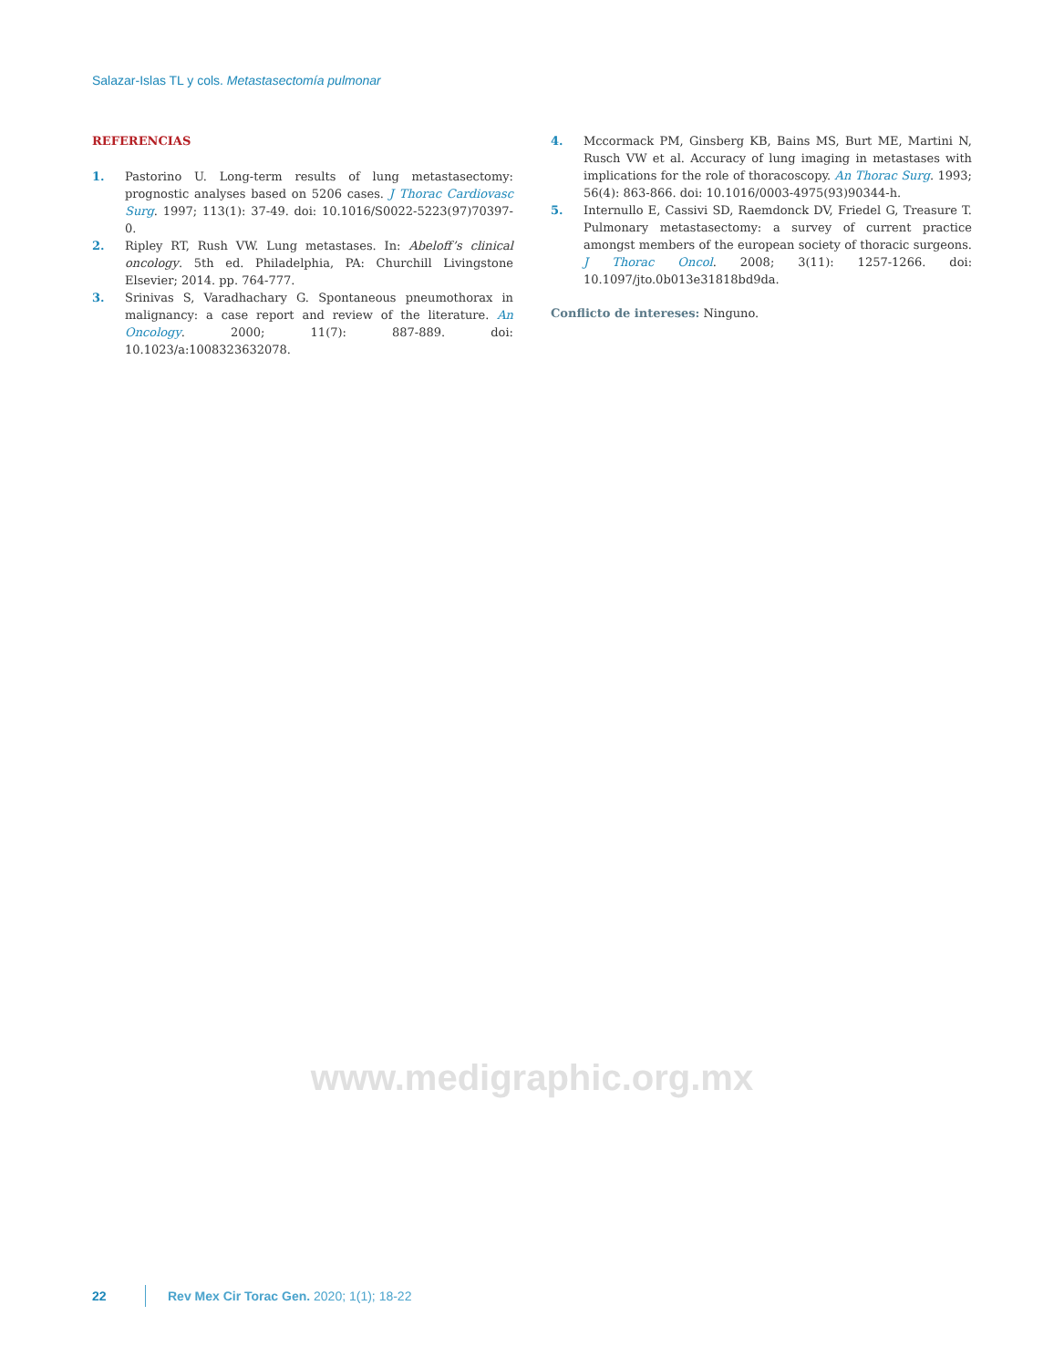Salazar-Islas TL y cols. Metastasectomía pulmonar
REFERENCIAS
1. Pastorino U. Long-term results of lung metastasectomy: prognostic analyses based on 5206 cases. J Thorac Cardiovasc Surg. 1997; 113(1): 37-49. doi: 10.1016/S0022-5223(97)70397-0.
2. Ripley RT, Rush VW. Lung metastases. In: Abeloff’s clinical oncology. 5th ed. Philadelphia, PA: Churchill Livingstone Elsevier; 2014. pp. 764-777.
3. Srinivas S, Varadhachary G. Spontaneous pneumothorax in malignancy: a case report and review of the literature. An Oncology. 2000; 11(7): 887-889. doi: 10.1023/a:1008323632078.
4. Mccormack PM, Ginsberg KB, Bains MS, Burt ME, Martini N, Rusch VW et al. Accuracy of lung imaging in metastases with implications for the role of thoracoscopy. An Thorac Surg. 1993; 56(4): 863-866. doi: 10.1016/0003-4975(93)90344-h.
5. Internullo E, Cassivi SD, Raemdonck DV, Friedel G, Treasure T. Pulmonary metastasectomy: a survey of current practice amongst members of the european society of thoracic surgeons. J Thorac Oncol. 2008; 3(11): 1257-1266. doi: 10.1097/jto.0b013e31818bd9da.
Conflicto de intereses: Ninguno.
www.medigraphic.org.mx
22 Rev Mex Cir Torac Gen. 2020; 1(1); 18-22